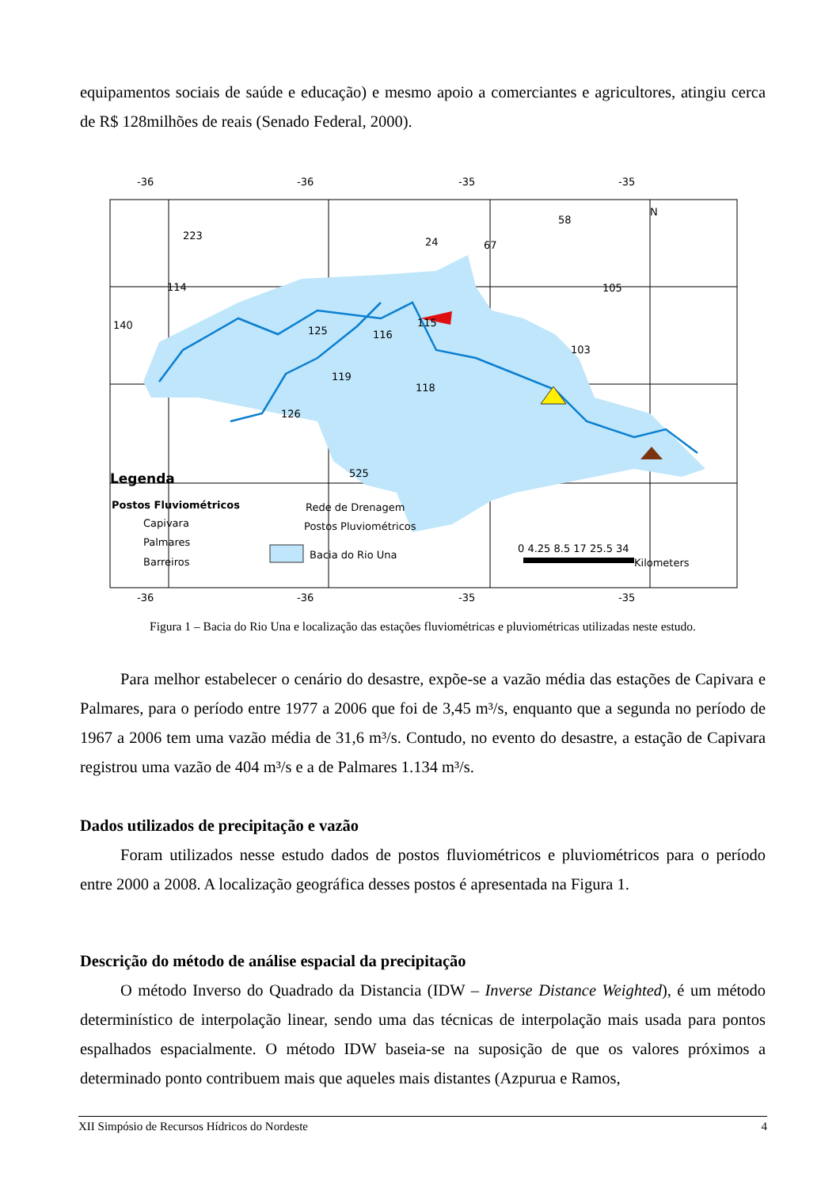equipamentos sociais de saúde e educação) e mesmo apoio a comerciantes e agricultores, atingiu cerca de R$ 128milhões de reais (Senado Federal, 2000).
-36
-36
-35
-35
-36
-36
-35
-35
N
223
24
67
58
114
140
125
116
115
105
103
119
118
126
525
Legenda
Postos Fluviométricos
Capivara
Palmares
Barreiros
Rede de Drenagem
Postos Pluviométricos
Bacia do Rio Una
0 4.25 8.5 17 25.5 34
Kilometers
Figura 1 – Bacia do Rio Una e localização das estações fluviométricas e pluviométricas utilizadas neste estudo.
Para melhor estabelecer o cenário do desastre, expõe-se a vazão média das estações de Capivara e Palmares, para o período entre 1977 a 2006 que foi de 3,45 m³/s, enquanto que a segunda no período de 1967 a 2006 tem uma vazão média de 31,6 m³/s. Contudo, no evento do desastre, a estação de Capivara registrou uma vazão de 404 m³/s e a de Palmares 1.134 m³/s.
Dados utilizados de precipitação e vazão
Foram utilizados nesse estudo dados de postos fluviométricos e pluviométricos para o período entre 2000 a 2008. A localização geográfica desses postos é apresentada na Figura 1.
Descrição do método de análise espacial da precipitação
O método Inverso do Quadrado da Distancia (IDW – Inverse Distance Weighted), é um método determinístico de interpolação linear, sendo uma das técnicas de interpolação mais usada para pontos espalhados espacialmente. O método IDW baseia-se na suposição de que os valores próximos a determinado ponto contribuem mais que aqueles mais distantes (Azpurua e Ramos,
XII Simpósio de Recursos Hídricos do Nordeste 4